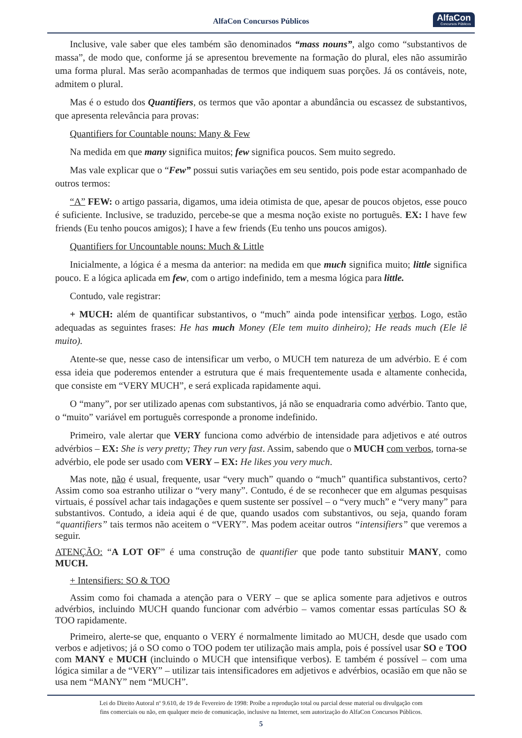AlfaCon Concursos Públicos AlfaCon
Concursos Públicos
Inclusive, vale saber que eles também são denominados “mass nouns”, algo como “substantivos de massa”, de modo que, conforme já se apresentou brevemente na formação do plural, eles não assumirão uma forma plural. Mas serão acompanhadas de termos que indiquem suas porções. Já os contáveis, note, admitem o plural.
Mas é o estudo dos Quantifiers, os termos que vão apontar a abundância ou escassez de substantivos, que apresenta relevância para provas:
Quantifiers for Countable nouns: Many & Few
Na medida em que many significa muitos; few significa poucos. Sem muito segredo.
Mas vale explicar que o “Few” possui sutis variações em seu sentido, pois pode estar acompanhado de outros termos:
“A” FEW: o artigo passaria, digamos, uma ideia otimista de que, apesar de poucos objetos, esse pouco é suficiente. Inclusive, se traduzido, percebe-se que a mesma noção existe no português. EX: I have few friends (Eu tenho poucos amigos); I have a few friends (Eu tenho uns poucos amigos).
Quantifiers for Uncountable nouns: Much & Little
Inicialmente, a lógica é a mesma da anterior: na medida em que much significa muito; little significa pouco. E a lógica aplicada em few, com o artigo indefinido, tem a mesma lógica para little.
Contudo, vale registrar:
+ MUCH: além de quantificar substantivos, o “much” ainda pode intensificar verbos. Logo, estão adequadas as seguintes frases: He has much Money (Ele tem muito dinheiro); He reads much (Ele lê muito).
Atente-se que, nesse caso de intensificar um verbo, o MUCH tem natureza de um advérbio. E é com essa ideia que poderemos entender a estrutura que é mais frequentemente usada e altamente conhecida, que consiste em “VERY MUCH”, e será explicada rapidamente aqui.
O “many”, por ser utilizado apenas com substantivos, já não se enquadraria como advérbio. Tanto que, o “muito” variável em português corresponde a pronome indefinido.
Primeiro, vale alertar que VERY funciona como advérbio de intensidade para adjetivos e até outros advérbios – EX: She is very pretty; They run very fast. Assim, sabendo que o MUCH com verbos, torna-se advérbio, ele pode ser usado com VERY – EX: He likes you very much.
Mas note, não é usual, frequente, usar “very much” quando o “much” quantifica substantivos, certo? Assim como soa estranho utilizar o “very many”. Contudo, é de se reconhecer que em algumas pesquisas virtuais, é possível achar tais indagações e quem sustente ser possível – o “very much” e “very many” para substantivos. Contudo, a ideia aqui é de que, quando usados com substantivos, ou seja, quando foram “quantifiers” tais termos não aceitem o “VERY”. Mas podem aceitar outros “intensifiers” que veremos a seguir.
ATENÇÃO: “A LOT OF” é uma construção de quantifier que pode tanto substituir MANY, como MUCH.
+ Intensifiers: SO & TOO
Assim como foi chamada a atenção para o VERY – que se aplica somente para adjetivos e outros advérbios, incluindo MUCH quando funcionar com advérbio – vamos comentar essas partículas SO & TOO rapidamente.
Primeiro, alerte-se que, enquanto o VERY é normalmente limitado ao MUCH, desde que usado com verbos e adjetivos; já o SO como o TOO podem ter utilização mais ampla, pois é possível usar SO e TOO com MANY e MUCH (incluindo o MUCH que intensifique verbos). E também é possível – com uma lógica similar a de “VERY” – utilizar tais intensificadores em adjetivos e advérbios, ocasião em que não se usa nem “MANY” nem “MUCH”.
Lei do Direito Autoral nº 9.610, de 19 de Fevereiro de 1998: Proíbe a reprodução total ou parcial desse material ou divulgação com
fins comerciais ou não, em qualquer meio de comunicação, inclusive na Internet, sem autorização do AlfaCon Concursos Públicos.
5